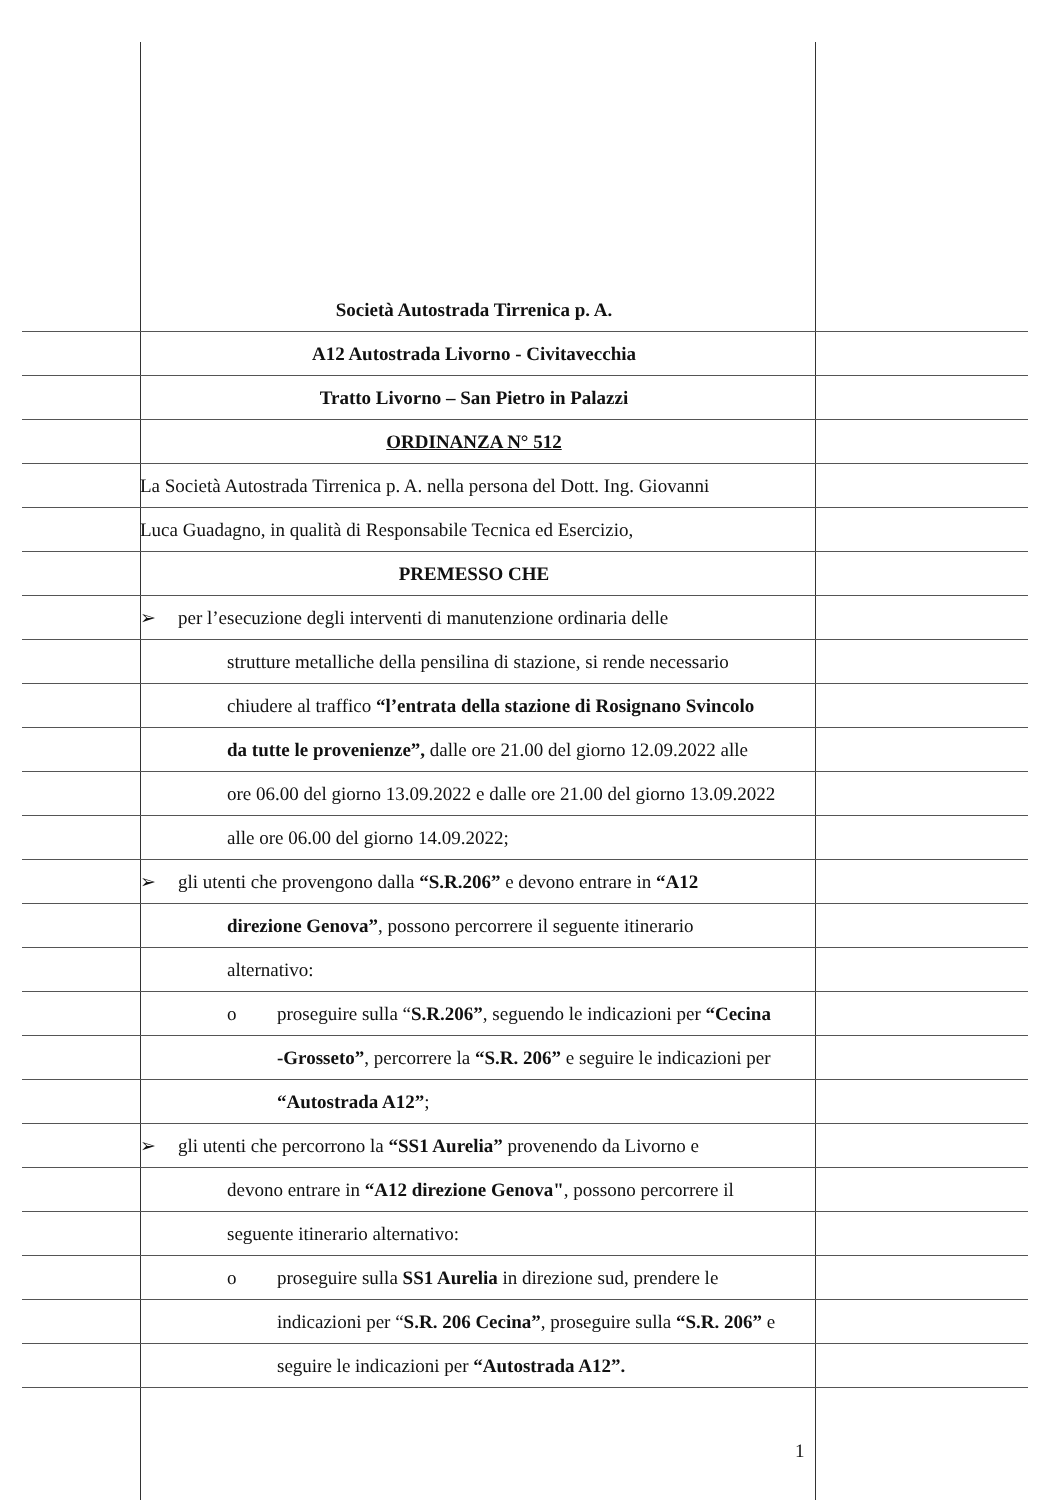Società Autostrada Tirrenica p. A.
A12 Autostrada Livorno - Civitavecchia
Tratto Livorno – San Pietro in Palazzi
ORDINANZA N° 512
La Società Autostrada Tirrenica p. A. nella persona del Dott. Ing. Giovanni
Luca Guadagno, in qualità di Responsabile Tecnica ed Esercizio,
PREMESSO CHE
➢ per l’esecuzione degli interventi di manutenzione ordinaria delle
strutture metalliche della pensilina di stazione, si rende necessario
chiudere al traffico “l’entrata della stazione di Rosignano Svincolo
da tutte le provenienze”, dalle ore 21.00 del giorno 12.09.2022 alle
ore 06.00 del giorno 13.09.2022 e dalle ore 21.00 del giorno 13.09.2022
alle ore 06.00 del giorno 14.09.2022;
➢ gli utenti che provengono dalla “S.R.206” e devono entrare in “A12
direzione Genova”, possono percorrere il seguente itinerario
alternativo:
o proseguire sulla “S.R.206”, seguendo le indicazioni per “Cecina
-Grosseto”, percorrere la “S.R. 206” e seguire le indicazioni per
“Autostrada A12”;
➢ gli utenti che percorrono la “SS1 Aurelia” provenendo da Livorno e
devono entrare in “A12 direzione Genova", possono percorrere il
seguente itinerario alternativo:
o proseguire sulla SS1 Aurelia in direzione sud, prendere le
indicazioni per “S.R. 206 Cecina”, proseguire sulla “S.R. 206” e
seguire le indicazioni per “Autostrada A12”.
1